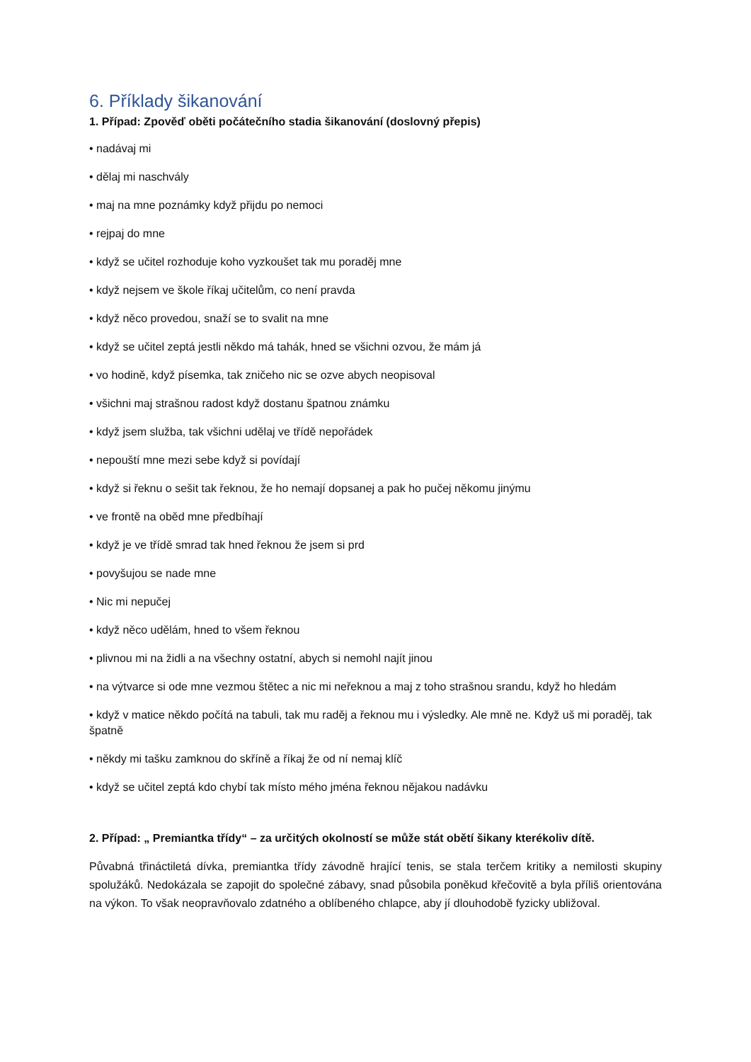6. Příklady šikanování
1. Případ: Zpověď oběti počátečního stadia šikanování (doslovný přepis)
• nadávaj mi
• dělaj mi naschvály
• maj na mne poznámky když přijdu po nemoci
• rejpaj do mne
• když se učitel rozhoduje koho vyzkoušet tak mu poraděj mne
• když nejsem ve škole říkaj učitelům, co není pravda
• když něco provedou, snaží se to svalit na mne
• když se učitel zeptá jestli někdo má tahák, hned se všichni ozvou, že mám já
• vo hodině, když písemka, tak zničeho nic se ozve abych neopisoval
• všichni maj strašnou radost když dostanu špatnou známku
• když jsem služba, tak všichni udělaj ve třídě nepořádek
• nepouští mne mezi sebe když si povídají
• když si řeknu o sešit tak řeknou, že ho nemají dopsanej a pak ho pučej někomu jinýmu
• ve frontě na oběd mne předbíhají
• když je ve třídě smrad tak hned řeknou že jsem si prd
• povyšujou se nade mne
• Nic mi nepučej
• když něco udělám, hned to všem řeknou
• plivnou mi na židli a na všechny ostatní, abych si nemohl najít jinou
• na výtvarce si ode mne vezmou štětec a nic mi neřeknou a maj z toho strašnou srandu, když ho hledám
• když v matice někdo počítá na tabuli, tak mu raděj a řeknou mu i výsledky. Ale mně ne. Když uš mi poraděj, tak špatně
• někdy mi tašku zamknou do skříně a říkaj že od ní nemaj klíč
• když se učitel zeptá kdo chybí tak místo mého jména řeknou nějakou nadávku
2. Případ: „ Premiantka třídy“ – za určitých okolností se může stát obětí šikany kterékoliv dítě.
Půvabná třináctiletá dívka, premiantka třídy závodně hrající tenis, se stala terčem kritiky a nemilosti skupiny spolužáků. Nedokázala se zapojit do společné zábavy, snad působila poněkud křečovitě a byla příliš orientována na výkon. To však neopravňovalo zdatného a oblíbeného chlapce, aby jí dlouhodobě fyzicky ubližoval.